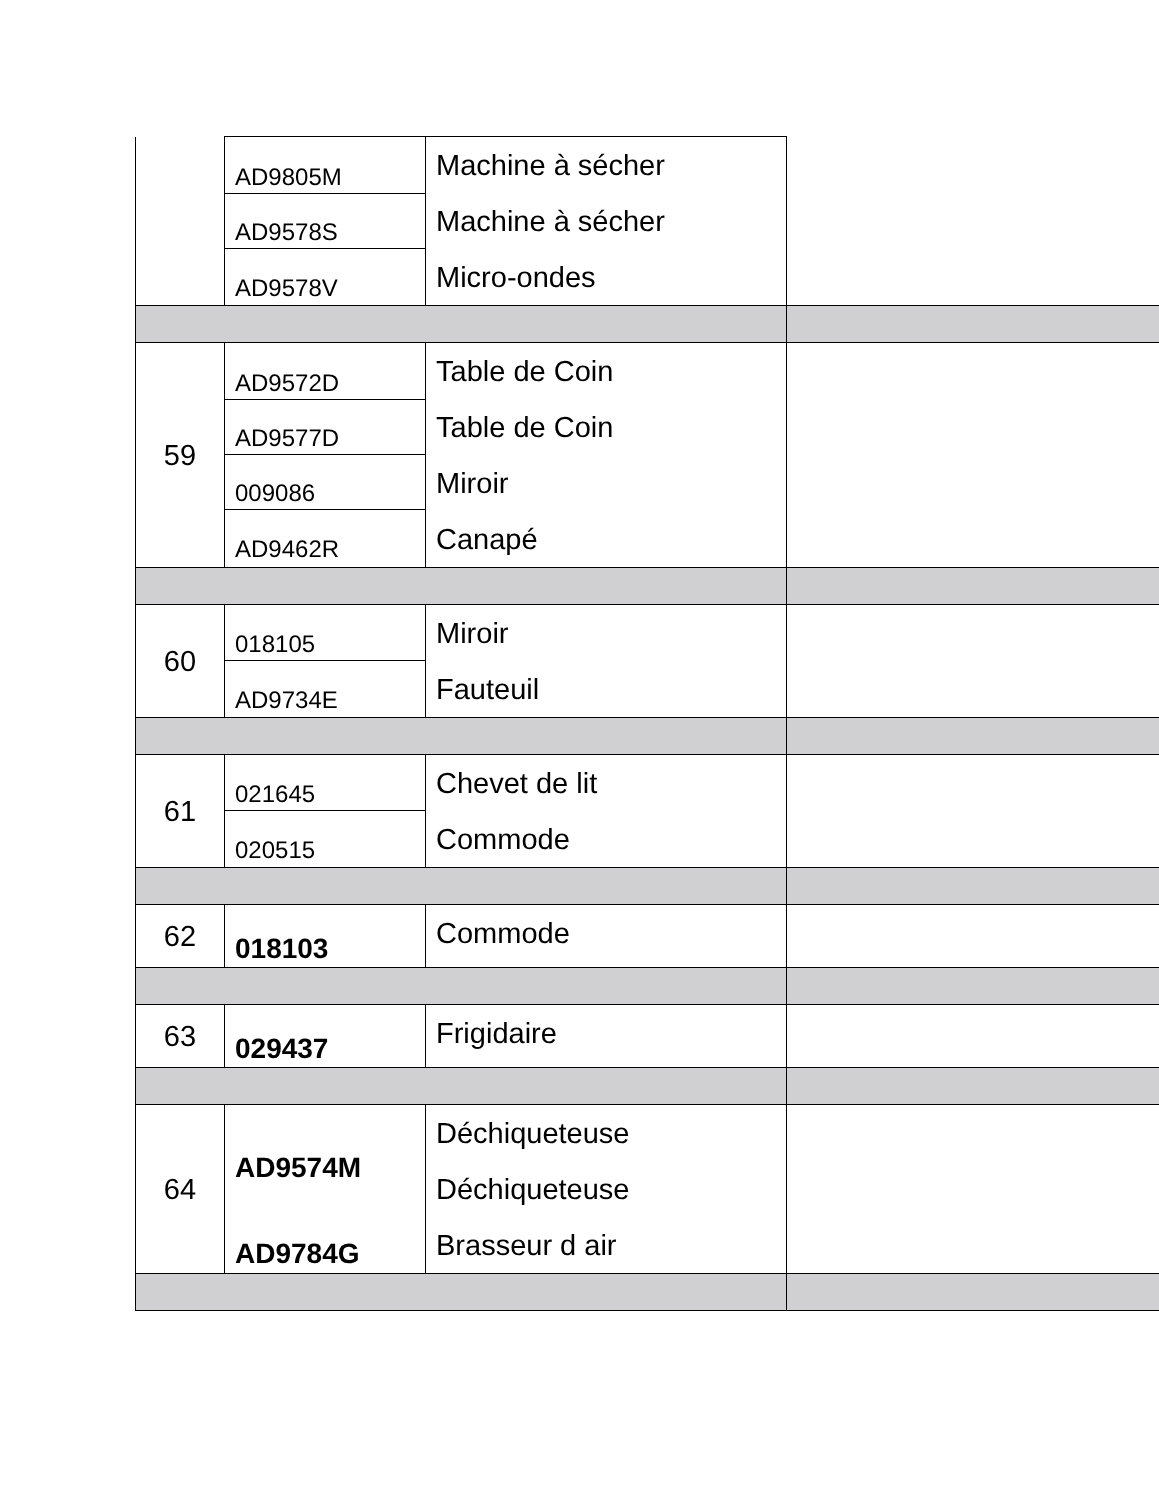| | AD9805M AD9578S AD9578V | Machine à sécher Machine à sécher Micro-ondes | |
| 59 | AD9572D AD9577D 009086 AD9462R | Table de Coin Table de Coin Miroir Canapé | |
| 60 | 018105 AD9734E | Miroir Fauteuil | |
| 61 | 021645 020515 | Chevet de lit Commode | |
| 62 | 018103 | Commode | |
| 63 | 029437 | Frigidaire | |
| 64 | AD9574M AD9784G | Déchiqueteuse Déchiqueteuse Brasseur d air | |